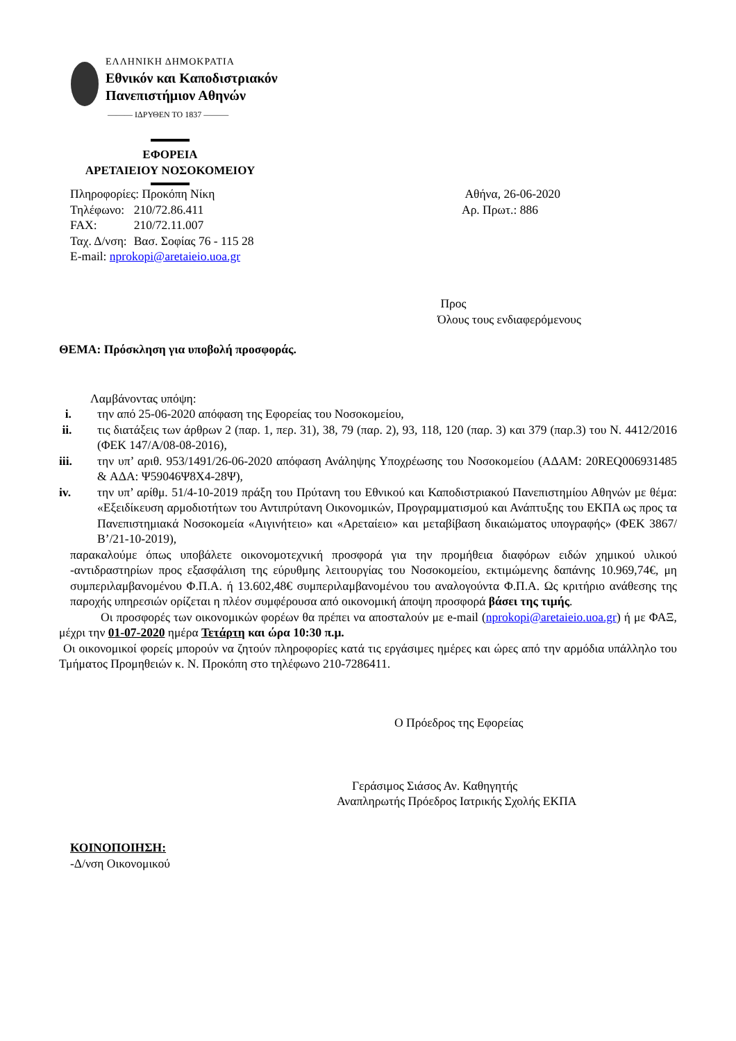ΕΛΛΗΝΙΚΗ ΔΗΜΟΚΡΑΤΙΑ
Εθνικόν και Καποδιστριακόν
Πανεπιστήμιον Αθηνών
——— ΙΔΡΥΘΕΝ ΤΟ 1837 ———
ΕΦΟΡΕΙΑ
ΑΡΕΤΑΙΕΙΟΥ ΝΟΣΟΚΟΜΕΙΟΥ
| Πληροφορίες: Προκόπη Νίκη | |
| Τηλέφωνο: | 210/72.86.411 |
| FAX: | 210/72.11.007 |
| Ταχ. Δ/νση: | Βασ. Σοφίας 76 - 115 28 |
| E-mail: nprokopi@aretaieio.uoa.gr | |
Αθήνα, 26-06-2020
Αρ. Πρωτ.: 886
Προς
Όλους τους ενδιαφερόμενους
ΘΕΜΑ: Πρόσκληση για υποβολή προσφοράς.
Λαμβάνοντας υπόψη:
i. την από 25-06-2020 απόφαση της Εφορείας του Νοσοκομείου,
ii. τις διατάξεις των άρθρων 2 (παρ. 1, περ. 31), 38, 79 (παρ. 2), 93, 118, 120 (παρ. 3) και 379 (παρ.3) του Ν. 4412/2016 (ΦΕΚ 147/Α/08-08-2016),
iii. την υπ’ αριθ. 953/1491/26-06-2020 απόφαση Ανάληψης Υποχρέωσης του Νοσοκομείου (ΑΔΑΜ: 20REQ006931485 & ΑΔΑ: Ψ59046Ψ8Χ4-28Ψ),
iv. την υπ’ αρίθμ. 51/4-10-2019 πράξη του Πρύτανη του Εθνικού και Καποδιστριακού Πανεπιστημίου Αθηνών με θέμα: «Εξειδίκευση αρμοδιοτήτων του Αντιπρύτανη Οικονομικών, Προγραμματισμού και Ανάπτυξης του ΕΚΠΑ ως προς τα Πανεπιστημιακά Νοσοκομεία «Αιγινήτειο» και «Αρεταίειο» και μεταβίβαση δικαιώματος υπογραφής» (ΦΕΚ 3867/Β’/21-10-2019),
παρακαλούμε όπως υποβάλετε οικονομοτεχνική προσφορά για την προμήθεια διαφόρων ειδών χημικού υλικού -αντιδραστηρίων προς εξασφάλιση της εύρυθμης λειτουργίας του Νοσοκομείου, εκτιμώμενης δαπάνης 10.969,74€, μη συμπεριλαμβανομένου Φ.Π.Α. ή 13.602,48€ συμπεριλαμβανομένου του αναλογούντα Φ.Π.Α. Ως κριτήριο ανάθεσης της παροχής υπηρεσιών ορίζεται η πλέον συμφέρουσα από οικονομική άποψη προσφορά βάσει της τιμής.
Οι προσφορές των οικονομικών φορέων θα πρέπει να αποσταλούν με e-mail (nprokopi@aretaieio.uoa.gr) ή με ΦΑΞ, μέχρι την 01-07-2020 ημέρα Τετάρτη και ώρα 10:30 π.μ.
Οι οικονομικοί φορείς μπορούν να ζητούν πληροφορίες κατά τις εργάσιμες ημέρες και ώρες από την αρμόδια υπάλληλο του Τμήματος Προμηθειών κ. Ν. Προκόπη στο τηλέφωνο 210-7286411.
Ο Πρόεδρος της Εφορείας
Γεράσιμος Σιάσος Αν. Καθηγητής
Αναπληρωτής Πρόεδρος Ιατρικής Σχολής ΕΚΠΑ
ΚΟΙΝΟΠΟΙΗΣΗ:
-Δ/νση Οικονομικού